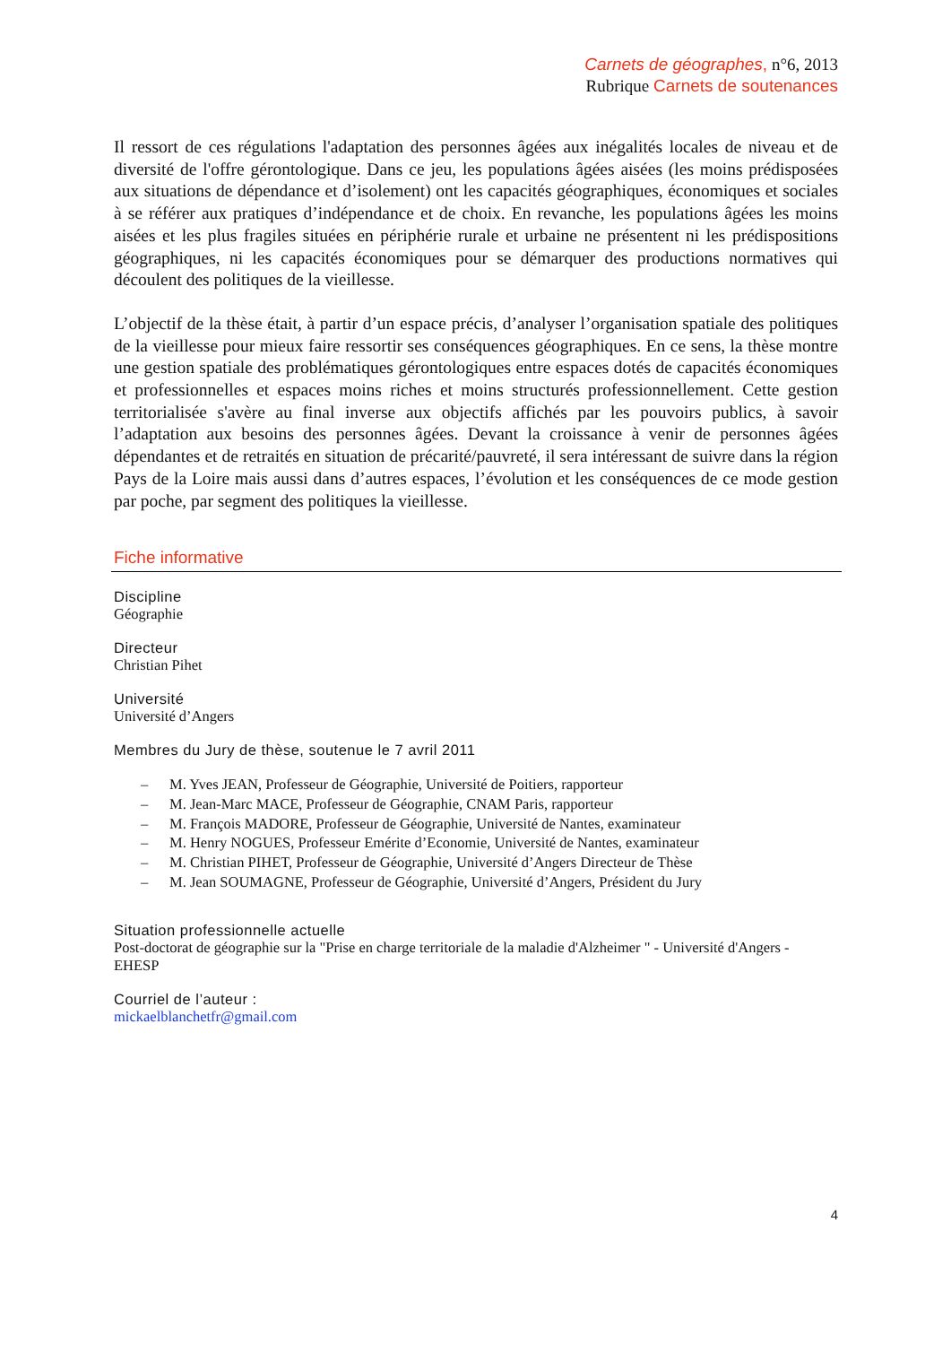Carnets de géographes, n°6, 2013
Rubrique Carnets de soutenances
Il ressort de ces régulations l'adaptation des personnes âgées aux inégalités locales de niveau et de diversité de l'offre gérontologique. Dans ce jeu, les populations âgées aisées (les moins prédisposées aux situations de dépendance et d’isolement) ont les capacités géographiques, économiques et sociales à se référer aux pratiques d’indépendance et de choix. En revanche, les populations âgées les moins aisées et les plus fragiles situées en périphérie rurale et urbaine ne présentent ni les prédispositions géographiques, ni les capacités économiques pour se démarquer des productions normatives qui découlent des politiques de la vieillesse.
L’objectif de la thèse était, à partir d’un espace précis, d’analyser l’organisation spatiale des politiques de la vieillesse pour mieux faire ressortir ses conséquences géographiques. En ce sens, la thèse montre une gestion spatiale des problématiques gérontologiques entre espaces dotés de capacités économiques et professionnelles et espaces moins riches et moins structurés professionnellement. Cette gestion territorialisée s'avère au final inverse aux objectifs affichés par les pouvoirs publics, à savoir l’adaptation aux besoins des personnes âgées. Devant la croissance à venir de personnes âgées dépendantes et de retraités en situation de précarité/pauvreté, il sera intéressant de suivre dans la région Pays de la Loire mais aussi dans d’autres espaces, l’évolution et les conséquences de ce mode gestion par poche, par segment des politiques la vieillesse.
Fiche informative
Discipline
Géographie
Directeur
Christian Pihet
Université
Université d’Angers
Membres du Jury de thèse, soutenue le 7 avril 2011
– M. Yves JEAN, Professeur de Géographie, Université de Poitiers, rapporteur
– M. Jean-Marc MACE, Professeur de Géographie, CNAM Paris, rapporteur
– M. François MADORE, Professeur de Géographie, Université de Nantes, examinateur
– M. Henry NOGUES, Professeur Emérite d’Economie, Université de Nantes, examinateur
– M. Christian PIHET, Professeur de Géographie, Université d’Angers Directeur de Thèse
– M. Jean SOUMAGNE, Professeur de Géographie, Université d’Angers, Président du Jury
Situation professionnelle actuelle
Post-doctorat de géographie sur la "Prise en charge territoriale de la maladie d'Alzheimer " - Université d'Angers - EHESP
Courriel de l’auteur :
mickaelblanchetfr@gmail.com
4